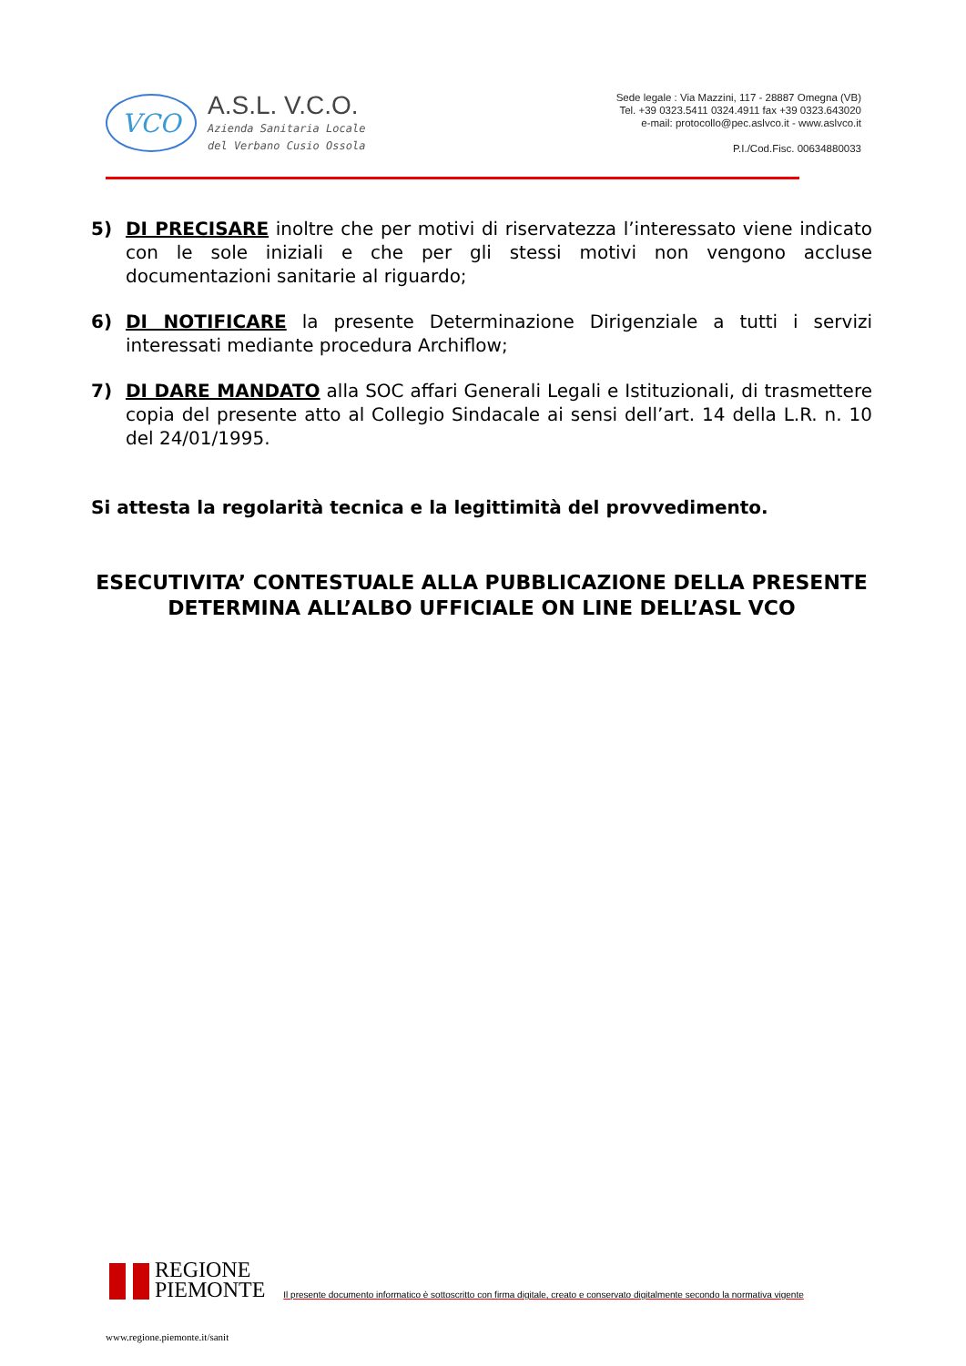VCO
A.S.L. V.C.O.
Azienda Sanitaria Locale
del Verbano Cusio Ossola
Sede legale : Via Mazzini, 117 - 28887 Omegna (VB)
Tel. +39 0323.5411 0324.4911 fax +39 0323.643020
e-mail: protocollo@pec.aslvco.it - www.aslvco.it
P.I./Cod.Fisc. 00634880033
5) DI PRECISARE inoltre che per motivi di riservatezza l’interessato viene indicato con le sole iniziali e che per gli stessi motivi non vengono accluse documentazioni sanitarie al riguardo;
6) DI NOTIFICARE la presente Determinazione Dirigenziale a tutti i servizi interessati mediante procedura Archiflow;
7) DI DARE MANDATO alla SOC affari Generali Legali e Istituzionali, di trasmettere copia del presente atto al Collegio Sindacale ai sensi dell’art. 14 della L.R. n. 10 del 24/01/1995.
Si attesta la regolarità tecnica e la legittimità del provvedimento.
ESECUTIVITA’ CONTESTUALE ALLA PUBBLICAZIONE DELLA PRESENTE
DETERMINA ALL’ALBO UFFICIALE ON LINE DELL’ASL VCO
REGIONE
PIEMONTE
Il presente documento informatico è sottoscritto con firma digitale, creato e conservato digitalmente secondo la normativa vigente
www.regione.piemonte.it/sanit